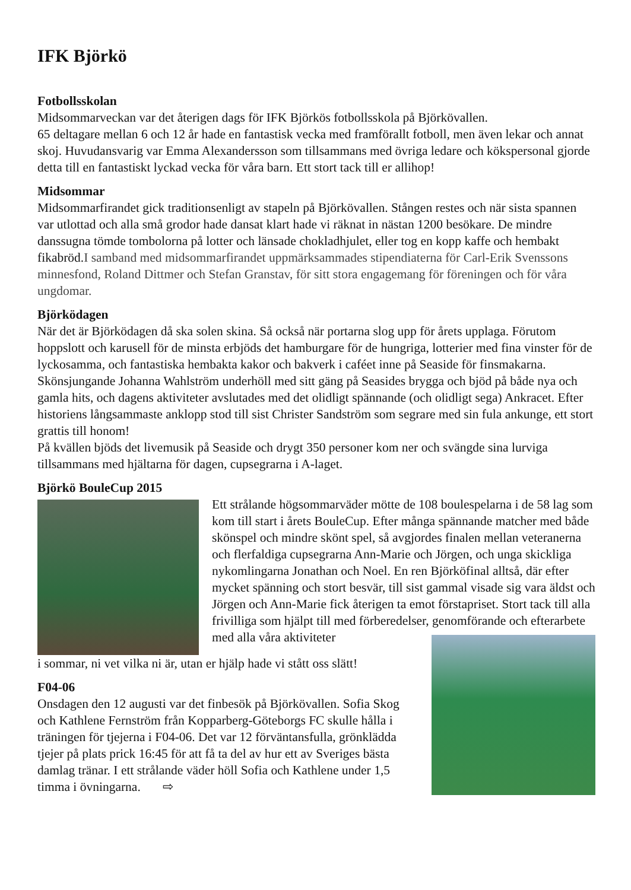IFK Björkö
Fotbollsskolan
Midsommarveckan var det återigen dags för IFK Björkös fotbollsskola på Björkövallen.
65 deltagare mellan 6 och 12 år hade en fantastisk vecka med framförallt fotboll, men även lekar och annat skoj. Huvudansvarig var Emma Alexandersson som tillsammans med övriga ledare och kökspersonal gjorde detta till en fantastiskt lyckad vecka för våra barn. Ett stort tack till er allihop!
Midsommar
Midsommarfirandet gick traditionsenligt av stapeln på Björkövallen. Stången restes och när sista spannen var utlottad och alla små grodor hade dansat klart hade vi räknat in nästan 1200 besökare. De mindre danssugna tömde tombolorna på lotter och länsade chokladhjulet, eller tog en kopp kaffe och hembakt fikabröd.I samband med midsommarfirandet uppmärksammades stipendiaterna för Carl-Erik Svenssons minnesfond, Roland Dittmer och Stefan Granstav, för sitt stora engagemang för föreningen och för våra ungdomar.
Björködagen
När det är Björködagen då ska solen skina. Så också när portarna slog upp för årets upplaga. Förutom hoppslott och karusell för de minsta erbjöds det hamburgare för de hungriga, lotterier med fina vinster för de lyckosamma, och fantastiska hembakta kakor och bakverk i caféet inne på Seaside för finsmakarna.
Skönsjungande Johanna Wahlström underhöll med sitt gäng på Seasides brygga och bjöd på både nya och gamla hits, och dagens aktiviteter avslutades med det olidligt spännande (och olidligt sega) Ankracet. Efter historiens långsammaste anklopp stod till sist Christer Sandström som segrare med sin fula ankunge, ett stort grattis till honom!
På kvällen bjöds det livemusik på Seaside och drygt 350 personer kom ner och svängde sina lurviga tillsammans med hjältarna för dagen, cupsegrarna i A-laget.
Björkö BouleCup 2015
Ett strålande högsommarväder mötte de 108 boulespelarna i de 58 lag som kom till start i årets BouleCup. Efter många spännande matcher med både skönspel och mindre skönt spel, så avgjordes finalen mellan veteranerna och flerfaldiga cupsegrarna Ann-Marie och Jörgen, och unga skickliga nykomlingarna Jonathan och Noel. En ren Björköfinal alltså, där efter mycket spänning och stort besvär, till sist gammal visade sig vara äldst och Jörgen och Ann-Marie fick återigen ta emot förstapriset. Stort tack till alla frivilliga som hjälpt till med förberedelser, genomförande och efterarbete med alla våra aktiviteter
i sommar, ni vet vilka ni är, utan er hjälp hade vi stått oss slätt!
F04-06
Onsdagen den 12 augusti var det finbesök på Björkövallen. Sofia Skog och Kathlene Fernström från Kopparberg-Göteborgs FC skulle hålla i träningen för tjejerna i F04-06. Det var 12 förväntansfulla, grönklädda tjejer på plats prick 16:45 för att få ta del av hur ett av Sveriges bästa damlag tränar. I ett strålande väder höll Sofia och Kathlene under 1,5 timma i övningarna. ⇨